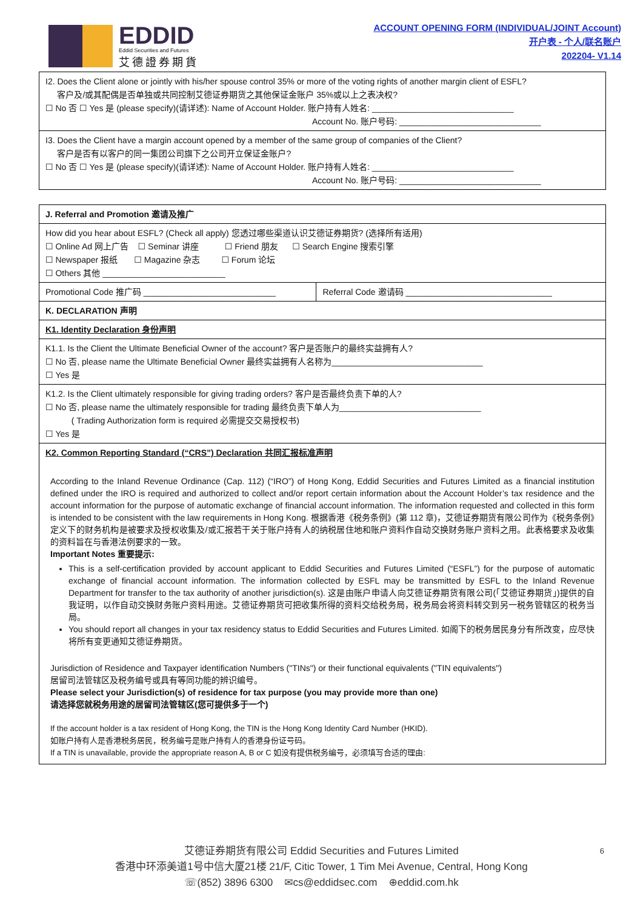EDDID
Eddid Securities and Futures
艾德證券期貨
ACCOUNT OPENING FORM (INDIVIDUAL/JOINT Account)
开户表 - 个人/联名账户
202204- V1.14
| I2. Does the Client alone or jointly with his/her spouse control 35% or more of the voting rights of another margin client of ESFL? 客户及/或其配偶是否单独或共同控制艾德证券期货之其他保证金账户 35%或以上之表决权? ☐ No 否 ☐ Yes 是 (please specify)(请详述): Name of Account Holder. 账户持有人姓名: ______________________________ Account No. 账户号码: ______________________________ |
| I3. Does the Client have a margin account opened by a member of the same group of companies of the Client? 客户是否有以客户的同一集团公司旗下之公司开立保证金账户? ☐ No 否 ☐ Yes 是 (please specify)(请详述): Name of Account Holder. 账户持有人姓名: ______________________________ Account No. 账户号码: ______________________________ |
| J. Referral and Promotion 邀请及推广 | |
| How did you hear about ESFL? (Check all apply) 您透过哪些渠道认识艾德证券期货? (选择所有适用) ☐ Online Ad 网上广告 ☐ Seminar 讲座 ☐ Friend 朋友 ☐ Search Engine 搜索引擎 ☐ Newspaper 报纸 ☐ Magazine 杂志 ☐ Forum 论坛 ☐ Others 其他 __________________________ | |
| Promotional Code 推广码 ____________________________ | Referral Code 邀请码 _______________________________ |
| K. DECLARATION 声明 | |
| K1. Identity Declaration 身份声明 | |
| K1.1. Is the Client the Ultimate Beneficial Owner of the account? 客户是否账户的最终实益拥有人? ☐ No 否, please name the Ultimate Beneficial Owner 最终实益拥有人名称为________________________________ ☐ Yes 是 | |
| K1.2. Is the Client ultimately responsible for giving trading orders? 客户是否最终负责下单的人? ☐ No 否, please name the ultimately responsible for trading 最终负责下单人为______________________________ ( Trading Authorization form is required 必需提交交易授权书) ☐ Yes 是 | |
| K2. Common Reporting Standard (“CRS”) Declaration 共同汇报标准声明 According to the Inland Revenue Ordinance (Cap. 112) (“IRO”) of Hong Kong, Eddid Securities and Futures Limited as a financial institution defined under the IRO is required and authorized to collect and/or report certain information about the Account Holder’s tax residence and the account information for the purpose of automatic exchange of financial account information. The information requested and collected in this form is intended to be consistent with the law requirements in Hong Kong. 根据香港《税务条例》(第 112 章)，艾德证券期货有限公司作为《税务条例》定义下的财务机构是被要求及授权收集及/或汇报若干关于账户持有人的纳税居住地和账户资料作自动交换财务账户资料之用。此表格要求及收集的资料旨在与香港法例要求的一致。 Important Notes 重要提示: This is a self-certification provided by account applicant to Eddid Securities and Futures Limited (“ESFL”) for the purpose of automatic exchange of financial account information. The information collected by ESFL may be transmitted by ESFL to the Inland Revenue Department for transfer to the tax authority of another jurisdiction(s). 这是由账户申请人向艾德证券期货有限公司(「艾德证券期货」)提供的自我证明，以作自动交换财务账户资料用途。艾德证券期货可把收集所得的资料交给税务局，税务局会将资料转交到另一税务管辖区的税务当局。 You should report all changes in your tax residency status to Eddid Securities and Futures Limited. 如阁下的税务居民身分有所改变，应尽快将所有变更通知艾德证券期货。 Jurisdiction of Residence and Taxpayer identification Numbers ("TINs") or their functional equivalents ("TIN equivalents") 居留司法管辖区及税务编号或具有等同功能的辨识编号。 Please select your Jurisdiction(s) of residence for tax purpose (you may provide more than one) 请选择您就税务用途的居留司法管辖区(您可提供多于一个) If the account holder is a tax resident of Hong Kong, the TIN is the Hong Kong Identity Card Number (HKID). 如账户持有人是香港税务居民，税务编号是账户持有人的香港身份证号码。 If a TIN is unavailable, provide the appropriate reason A, B or C 如没有提供税务编号，必须填写合适的理由: | |
6 艾德证券期货有限公司 Eddid Securities and Futures Limited
香港中环添美道1号中信大厦21楼 21/F, Citic Tower, 1 Tim Mei Avenue, Central, Hong Kong
☏(852) 3896 6300 ✉cs@eddidsec.com ⊕eddid.com.hk